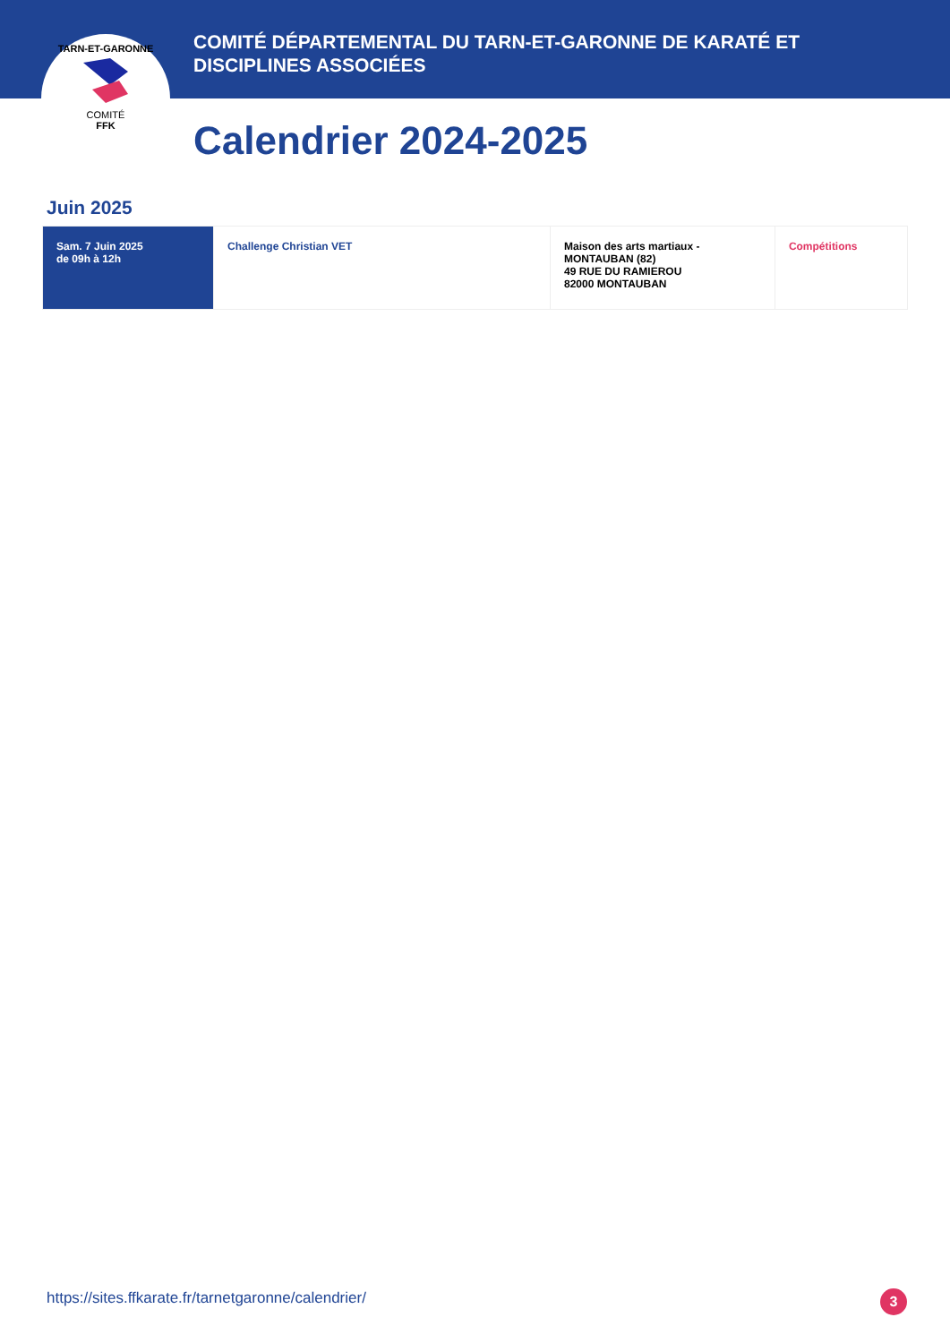TARN-ET-GARONNE
COMITÉ
FFK
COMITÉ DÉPARTEMENTAL DU TARN-ET-GARONNE DE KARATÉ ET DISCIPLINES ASSOCIÉES
Calendrier 2024-2025
Juin 2025
| Sam. 7 Juin 2025 de 09h à 12h | Challenge Christian VET | Maison des arts martiaux - MONTAUBAN (82) 49 RUE DU RAMIEROU 82000 MONTAUBAN | Compétitions |
https://sites.ffkarate.fr/tarnetgaronne/calendrier/
3